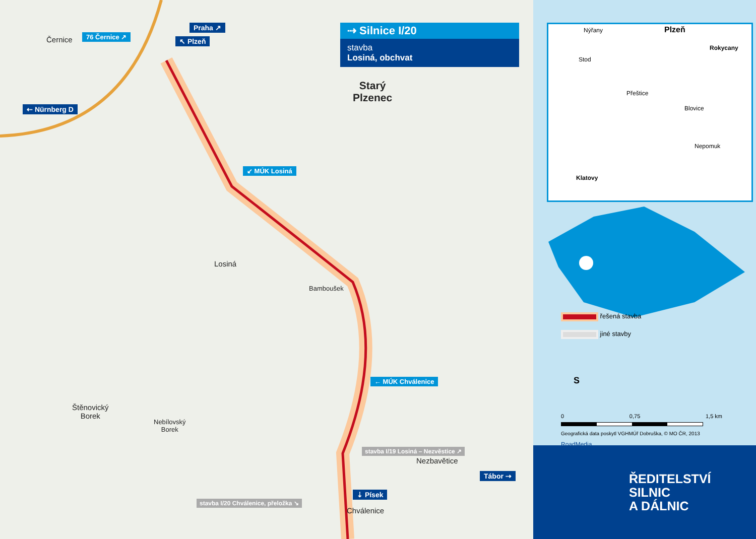⇢ Silnice I/20
stavba
Losiná, obchvat
Černice 76 Černice ↗
Praha ↗
↖ Plzeň
⇠ Nürnberg D
Starý
Plzenec
↙ MÚK Losiná
Losiná
Bamboušek
← MÚK Chválenice
Štěnovický
Borek
Nebílovský
Borek
stavba I/19 Losiná – Nezvěstice ↗
Nezbavětice
Tábor ⇢
stavba I/20 Chválenice, přeložka ↘
⇣ Písek
Chválenice
Nýřany Plzeň
Rokycany
Stod
Přeštice
Blovice
Nepomuk
Klatovy
řešená stavba
jiné stavby
S
0 0,75 1,5 km
Geografická data poskytl VGHMÚř Dobruška, © MO ČR, 2013
RoadMedia
ŘEDITELSTVÍ
SILNIC
A DÁLNIC